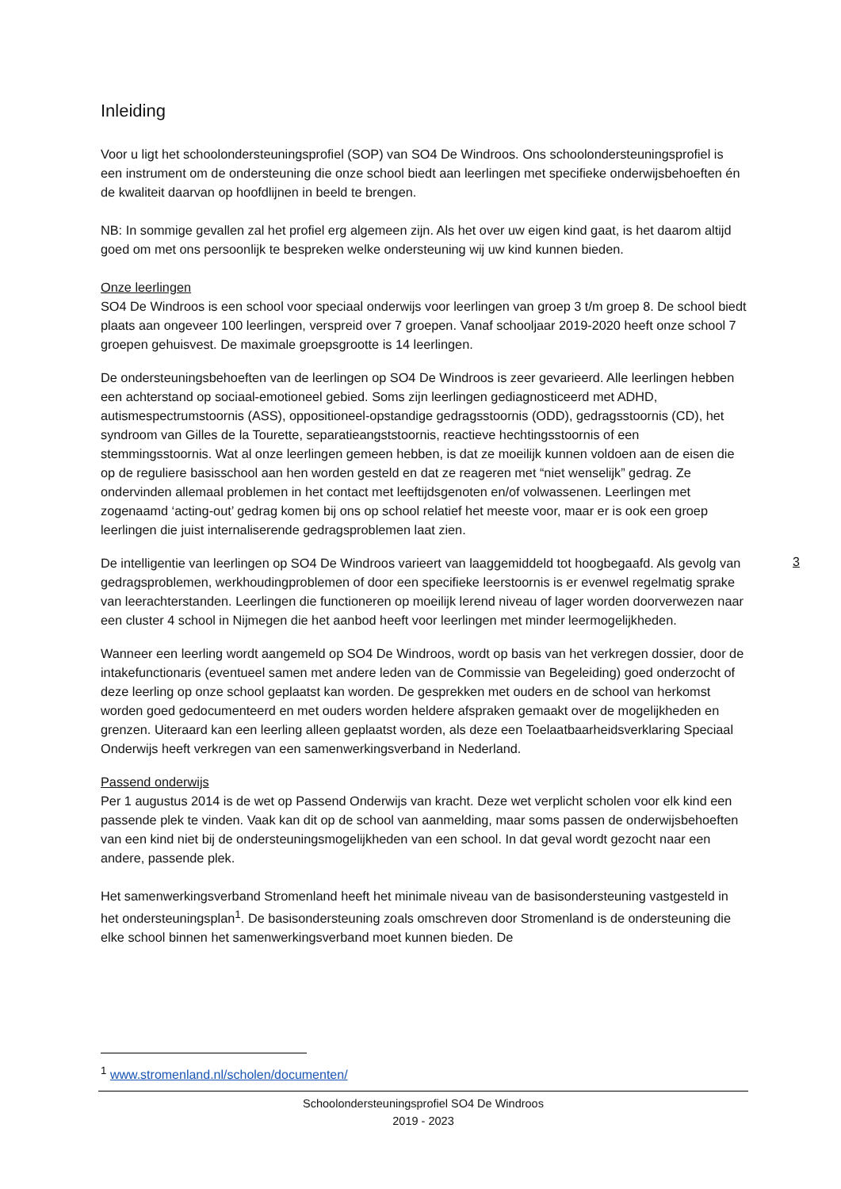Inleiding
Voor u ligt het schoolondersteuningsprofiel (SOP) van SO4 De Windroos. Ons schoolondersteuningsprofiel is een instrument om de ondersteuning die onze school biedt aan leerlingen met specifieke onderwijsbehoeften én de kwaliteit daarvan op hoofdlijnen in beeld te brengen.
NB: In sommige gevallen zal het profiel erg algemeen zijn. Als het over uw eigen kind gaat, is het daarom altijd goed om met ons persoonlijk te bespreken welke ondersteuning wij uw kind kunnen bieden.
Onze leerlingen
SO4 De Windroos is een school voor speciaal onderwijs voor leerlingen van groep 3 t/m groep 8. De school biedt plaats aan ongeveer 100 leerlingen, verspreid over 7 groepen. Vanaf schooljaar 2019-2020 heeft onze school 7 groepen gehuisvest. De maximale groepsgrootte is 14 leerlingen.
De ondersteuningsbehoeften van de leerlingen op SO4 De Windroos is zeer gevarieerd. Alle leerlingen hebben een achterstand op sociaal-emotioneel gebied. Soms zijn leerlingen gediagnosticeerd met ADHD, autismespectrumstoornis (ASS), oppositioneel-opstandige gedragsstoornis (ODD), gedragsstoornis (CD), het syndroom van Gilles de la Tourette, separatieangststoornis, reactieve hechtingsstoornis of een stemmingsstoornis. Wat al onze leerlingen gemeen hebben, is dat ze moeilijk kunnen voldoen aan de eisen die op de reguliere basisschool aan hen worden gesteld en dat ze reageren met “niet wenselijk” gedrag. Ze ondervinden allemaal problemen in het contact met leeftijdsgenoten en/of volwassenen. Leerlingen met zogenaamd ‘acting-out’ gedrag komen bij ons op school relatief het meeste voor, maar er is ook een groep leerlingen die juist internaliserende gedragsproblemen laat zien.
De intelligentie van leerlingen op SO4 De Windroos varieert van laaggemiddeld tot hoogbegaafd. Als gevolg van gedragsproblemen, werkhoudingproblemen of door een specifieke leerstoornis is er evenwel regelmatig sprake van leerachterstanden. Leerlingen die functioneren op moeilijk lerend niveau of lager worden doorverwezen naar een cluster 4 school in Nijmegen die het aanbod heeft voor leerlingen met minder leermogelijkheden.
Wanneer een leerling wordt aangemeld op SO4 De Windroos, wordt op basis van het verkregen dossier, door de intakefunctionaris (eventueel samen met andere leden van de Commissie van Begeleiding) goed onderzocht of deze leerling op onze school geplaatst kan worden. De gesprekken met ouders en de school van herkomst worden goed gedocumenteerd en met ouders worden heldere afspraken gemaakt over de mogelijkheden en grenzen. Uiteraard kan een leerling alleen geplaatst worden, als deze een Toelaatbaarheidsverklaring Speciaal Onderwijs heeft verkregen van een samenwerkingsverband in Nederland.
Passend onderwijs
Per 1 augustus 2014 is de wet op Passend Onderwijs van kracht. Deze wet verplicht scholen voor elk kind een passende plek te vinden. Vaak kan dit op de school van aanmelding, maar soms passen de onderwijsbehoeften van een kind niet bij de ondersteuningsmogelijkheden van een school. In dat geval wordt gezocht naar een andere, passende plek.
Het samenwerkingsverband Stromenland heeft het minimale niveau van de basisondersteuning vastgesteld in het ondersteuningsplan<sup>1</sup>. De basisondersteuning zoals omschreven door Stromenland is de ondersteuning die elke school binnen het samenwerkingsverband moet kunnen bieden. De
3
<sup>1</sup> www.stromenland.nl/scholen/documenten/
Schoolondersteuningsprofiel SO4 De Windroos
2019 - 2023